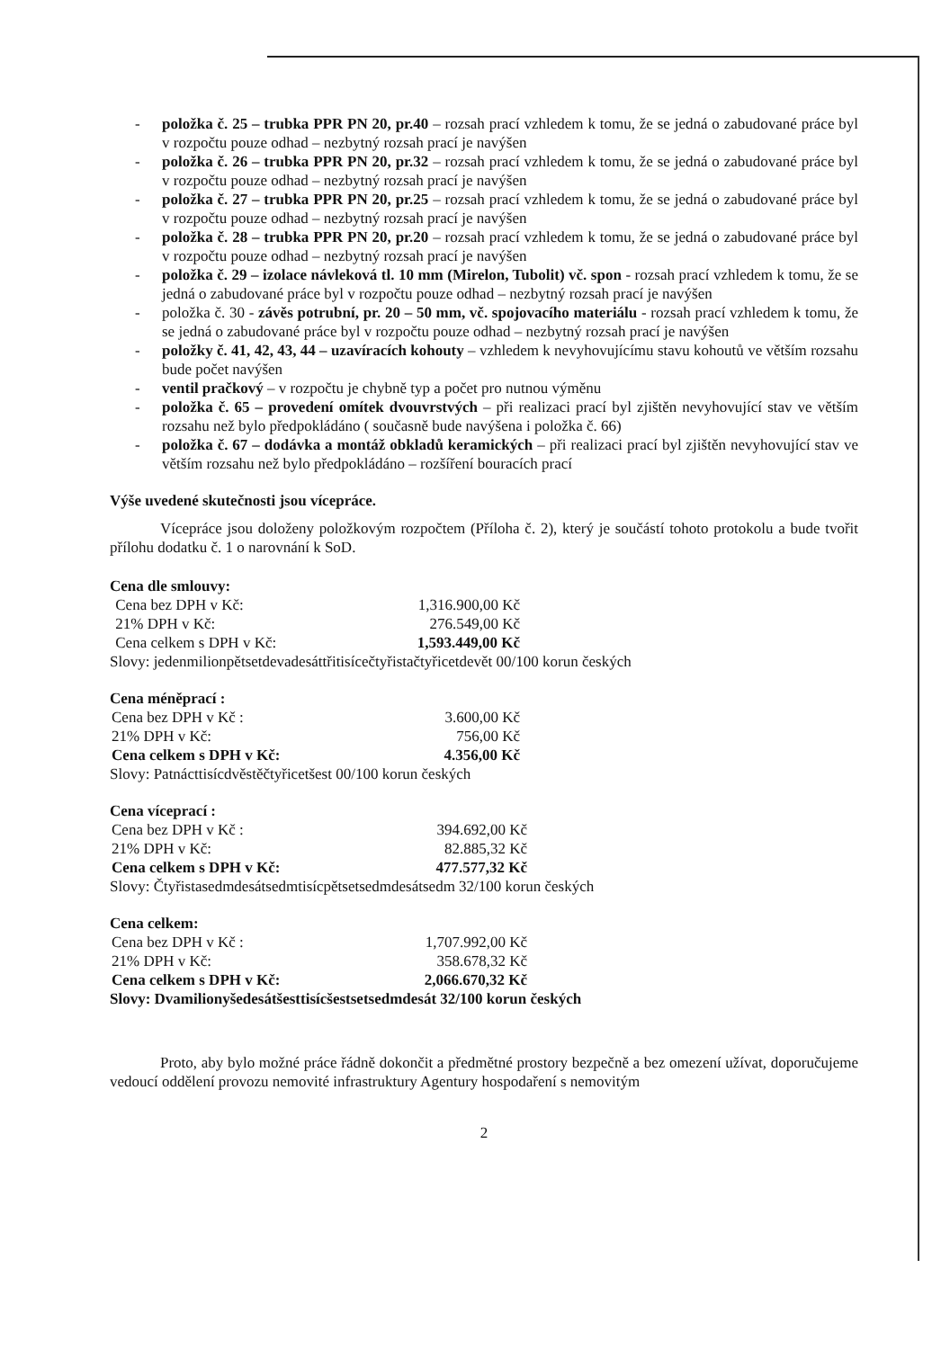- položka č. 25 – trubka PPR PN 20, pr.40 – rozsah prací vzhledem k tomu, že se jedná o zabudované práce byl v rozpočtu pouze odhad – nezbytný rozsah prací je navýšen
- položka č. 26 – trubka PPR PN 20, pr.32 – rozsah prací vzhledem k tomu, že se jedná o zabudované práce byl v rozpočtu pouze odhad – nezbytný rozsah prací je navýšen
- položka č. 27 – trubka PPR PN 20, pr.25 – rozsah prací vzhledem k tomu, že se jedná o zabudované práce byl v rozpočtu pouze odhad – nezbytný rozsah prací je navýšen
- položka č. 28 – trubka PPR PN 20, pr.20 – rozsah prací vzhledem k tomu, že se jedná o zabudované práce byl v rozpočtu pouze odhad – nezbytný rozsah prací je navýšen
- položka č. 29 – izolace návleková tl. 10 mm (Mirelon, Tubolit) vč. spon - rozsah prací vzhledem k tomu, že se jedná o zabudované práce byl v rozpočtu pouze odhad – nezbytný rozsah prací je navýšen
- položka č. 30 - závěs potrubní, pr. 20 – 50 mm, vč. spojovacího materiálu - rozsah prací vzhledem k tomu, že se jedná o zabudované práce byl v rozpočtu pouze odhad – nezbytný rozsah prací je navýšen
- položky č. 41, 42, 43, 44 – uzavíracích kohouty – vzhledem k nevyhovujícímu stavu kohoutů ve větším rozsahu bude počet navýšen
- ventil pračkový – v rozpočtu je chybně typ a počet pro nutnou výměnu
- položka č. 65 – provedení omítek dvouvrstvých – při realizaci prací byl zjištěn nevyhovující stav ve větším rozsahu než bylo předpokládáno ( současně bude navýšena i položka č. 66)
- položka č. 67 – dodávka a montáž obkladů keramických – při realizaci prací byl zjištěn nevyhovující stav ve větším rozsahu než bylo předpokládáno – rozšíření bouracích prací
Výše uvedené skutečnosti jsou vícepráce.
Vícepráce jsou doloženy položkovým rozpočtem (Příloha č. 2), který je součástí tohoto protokolu a bude tvořit přílohu dodatku č. 1 o narovnání k SoD.
Cena dle smlouvy:
| Cena bez DPH v Kč: | 1,316.900,00 Kč |
| 21% DPH v Kč: | 276.549,00 Kč |
| Cena celkem s DPH v Kč: | 1,593.449,00 Kč |
Slovy: jedenmilionpětsetdevadesáttřitisícečtyřistačtyřicetdevět 00/100 korun českých
Cena méněprací :
| Cena bez DPH v Kč : | 3.600,00 Kč |
| 21% DPH v Kč: | 756,00 Kč |
| Cena celkem s DPH v Kč: | 4.356,00 Kč |
Slovy: Patnácttisícdvěstěčtyřicetšest 00/100 korun českých
Cena víceprací :
| Cena bez DPH v Kč : | 394.692,00 Kč |
| 21% DPH v Kč: | 82.885,32 Kč |
| Cena celkem s DPH v Kč: | 477.577,32 Kč |
Slovy: Čtyřistasedmdesátsedmtisícpětsetsedmdesátsedm 32/100 korun českých
Cena celkem:
| Cena bez DPH v Kč : | 1,707.992,00 Kč |
| 21% DPH v Kč: | 358.678,32 Kč |
| Cena celkem s DPH v Kč: | 2,066.670,32 Kč |
Slovy: Dvamilionyšedesátšesttisícšestsetsedmdesát 32/100 korun českých
Proto, aby bylo možné práce řádně dokončit a předmětné prostory bezpečně a bez omezení užívat, doporučujeme vedoucí oddělení provozu nemovité infrastruktury Agentury hospodaření s nemovitým
2